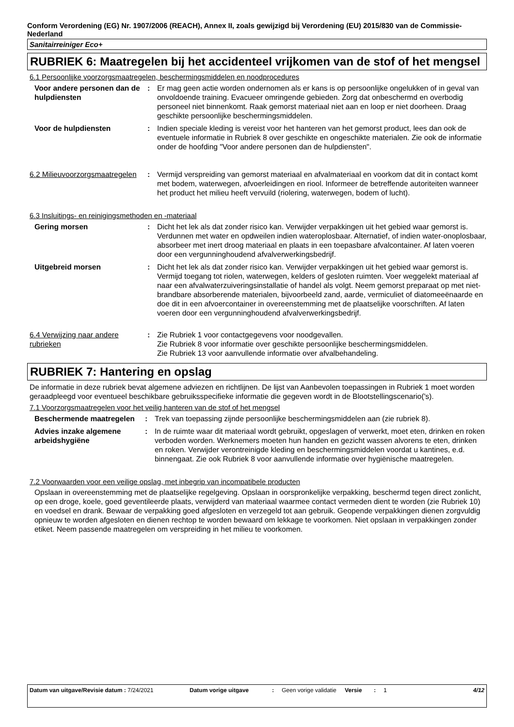Conform Verordening (EG) Nr. 1907/2006 (REACH), Annex II, zoals gewijzigd bij Verordening (EU) 2015/830 van de Commissie- Nederland
Sanitairreiniger Eco+
RUBRIEK 6: Maatregelen bij het accidenteel vrijkomen van de stof of het mengsel
6.1 Persoonlijke voorzorgsmaatregelen, beschermingsmiddelen en noodprocedures
| Voor andere personen dan de hulpdiensten | : | Er mag geen actie worden ondernomen als er kans is op persoonlijke ongelukken of in geval van onvoldoende training. Evacueer omringende gebieden. Zorg dat onbeschermd en overbodig personeel niet binnenkomt. Raak gemorst materiaal niet aan en loop er niet doorheen. Draag geschikte persoonlijke beschermingsmiddelen. |
| Voor de hulpdiensten | : | Indien speciale kleding is vereist voor het hanteren van het gemorst product, lees dan ook de eventuele informatie in Rubriek 8 over geschikte en ongeschikte materialen. Zie ook de informatie onder de hoofding "Voor andere personen dan de hulpdiensten". |
| 6.2 Milieuvoorzorgsmaatregelen | : | Vermijd verspreiding van gemorst materiaal en afvalmateriaal en voorkom dat dit in contact komt met bodem, waterwegen, afvoerleidingen en riool. Informeer de betreffende autoriteiten wanneer het product het milieu heeft vervuild (riolering, waterwegen, bodem of lucht). |
6.3 Insluitings- en reinigingsmethoden en -materiaal
| Gering morsen | : | Dicht het lek als dat zonder risico kan. Verwijder verpakkingen uit het gebied waar gemorst is. Verdunnen met water en opdweilen indien wateroplosbaar. Alternatief, of indien water-onoplosbaar, absorbeer met inert droog materiaal en plaats in een toepasbare afvalcontainer. Af laten voeren door een vergunninghoudend afvalverwerkingsbedrijf. |
| Uitgebreid morsen | : | Dicht het lek als dat zonder risico kan. Verwijder verpakkingen uit het gebied waar gemorst is. Vermijd toegang tot riolen, waterwegen, kelders of gesloten ruimten. Voer weggelekt materiaal af naar een afvalwaterzuiveringsinstallatie of handel als volgt. Neem gemorst preparaat op met niet-brandbare absorberende materialen, bijvoorbeeld zand, aarde, vermiculiet of diatomeeënaarde en doe dit in een afvoercontainer in overeenstemming met de plaatselijke voorschriften. Af laten voeren door een vergunninghoudend afvalverwerkingsbedrijf. |
| 6.4 Verwijzing naar andere rubrieken | : | Zie Rubriek 1 voor contactgegevens voor noodgevallen. Zie Rubriek 8 voor informatie over geschikte persoonlijke beschermingsmiddelen. Zie Rubriek 13 voor aanvullende informatie over afvalbehandeling. |
RUBRIEK 7: Hantering en opslag
De informatie in deze rubriek bevat algemene adviezen en richtlijnen. De lijst van Aanbevolen toepassingen in Rubriek 1 moet worden geraadpleegd voor eventueel beschikbare gebruiksspecifieke informatie die gegeven wordt in de Blootstellingscenario('s).
7.1 Voorzorgsmaatregelen voor het veilig hanteren van de stof of het mengsel
| Beschermende maatregelen | : | Trek van toepassing zijnde persoonlijke beschermingsmiddelen aan (zie rubriek 8). |
| Advies inzake algemene arbeidshygiëne | : | In de ruimte waar dit materiaal wordt gebruikt, opgeslagen of verwerkt, moet eten, drinken en roken verboden worden. Werknemers moeten hun handen en gezicht wassen alvorens te eten, drinken en roken. Verwijder verontreinigde kleding en beschermingsmiddelen voordat u kantines, e.d. binnengaat. Zie ook Rubriek 8 voor aanvullende informatie over hygiënische maatregelen. |
7.2 Voorwaarden voor een veilige opslag, met inbegrip van incompatibele producten
Opslaan in overeenstemming met de plaatselijke regelgeving. Opslaan in oorspronkelijke verpakking, beschermd tegen direct zonlicht, op een droge, koele, goed geventileerde plaats, verwijderd van materiaal waarmee contact vermeden dient te worden (zie Rubriek 10) en voedsel en drank. Bewaar de verpakking goed afgesloten en verzegeld tot aan gebruik. Geopende verpakkingen dienen zorgvuldig opnieuw te worden afgesloten en dienen rechtop te worden bewaard om lekkage te voorkomen. Niet opslaan in verpakkingen zonder etiket. Neem passende maatregelen om verspreiding in het milieu te voorkomen.
Datum van uitgave/Revisie datum : 7/24/2021 Datum vorige uitgave : Geen vorige validatie
Versie : 1 4/12